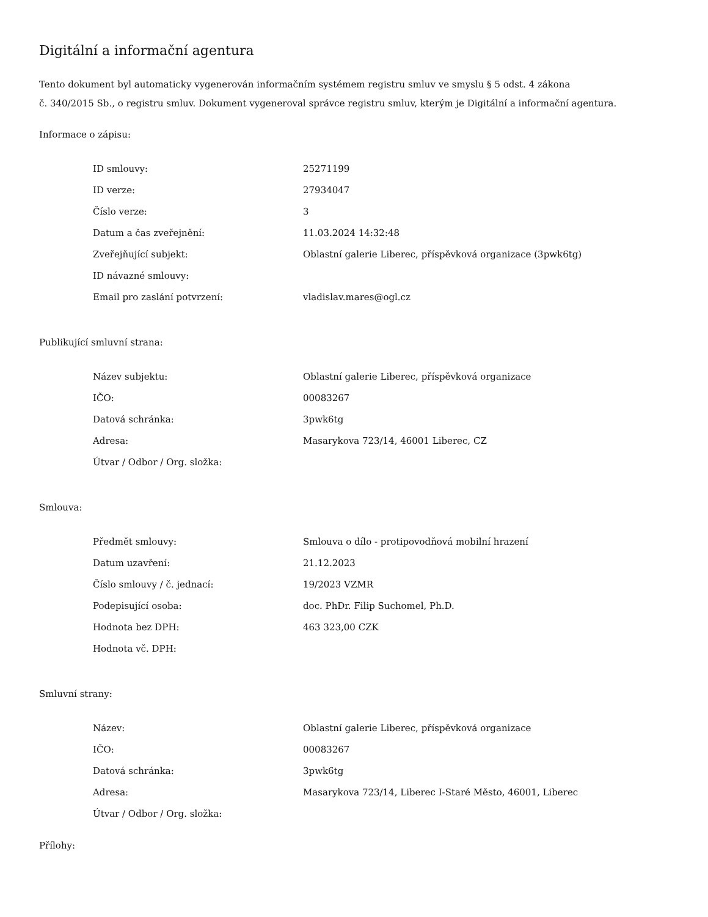Digitální a informační agentura
Tento dokument byl automaticky vygenerován informačním systémem registru smluv ve smyslu § 5 odst. 4 zákona
č. 340/2015 Sb., o registru smluv. Dokument vygeneroval správce registru smluv, kterým je Digitální a informační agentura.
Informace o zápisu:
| ID smlouvy: | 25271199 |
| ID verze: | 27934047 |
| Číslo verze: | 3 |
| Datum a čas zveřejnění: | 11.03.2024 14:32:48 |
| Zveřejňující subjekt: | Oblastní galerie Liberec, příspěvková organizace (3pwk6tg) |
| ID návazné smlouvy: | |
| Email pro zaslání potvrzení: | vladislav.mares@ogl.cz |
Publikující smluvní strana:
| Název subjektu: | Oblastní galerie Liberec, příspěvková organizace |
| IČO: | 00083267 |
| Datová schránka: | 3pwk6tg |
| Adresa: | Masarykova 723/14, 46001 Liberec, CZ |
| Útvar / Odbor / Org. složka: | |
Smlouva:
| Předmět smlouvy: | Smlouva o dílo - protipovodňová mobilní hrazení |
| Datum uzavření: | 21.12.2023 |
| Číslo smlouvy / č. jednací: | 19/2023 VZMR |
| Podepisující osoba: | doc. PhDr. Filip Suchomel, Ph.D. |
| Hodnota bez DPH: | 463 323,00 CZK |
| Hodnota vč. DPH: | |
Smluvní strany:
| Název: | Oblastní galerie Liberec, příspěvková organizace |
| IČO: | 00083267 |
| Datová schránka: | 3pwk6tg |
| Adresa: | Masarykova 723/14, Liberec I-Staré Město, 46001, Liberec |
| Útvar / Odbor / Org. složka: | |
Přílohy: